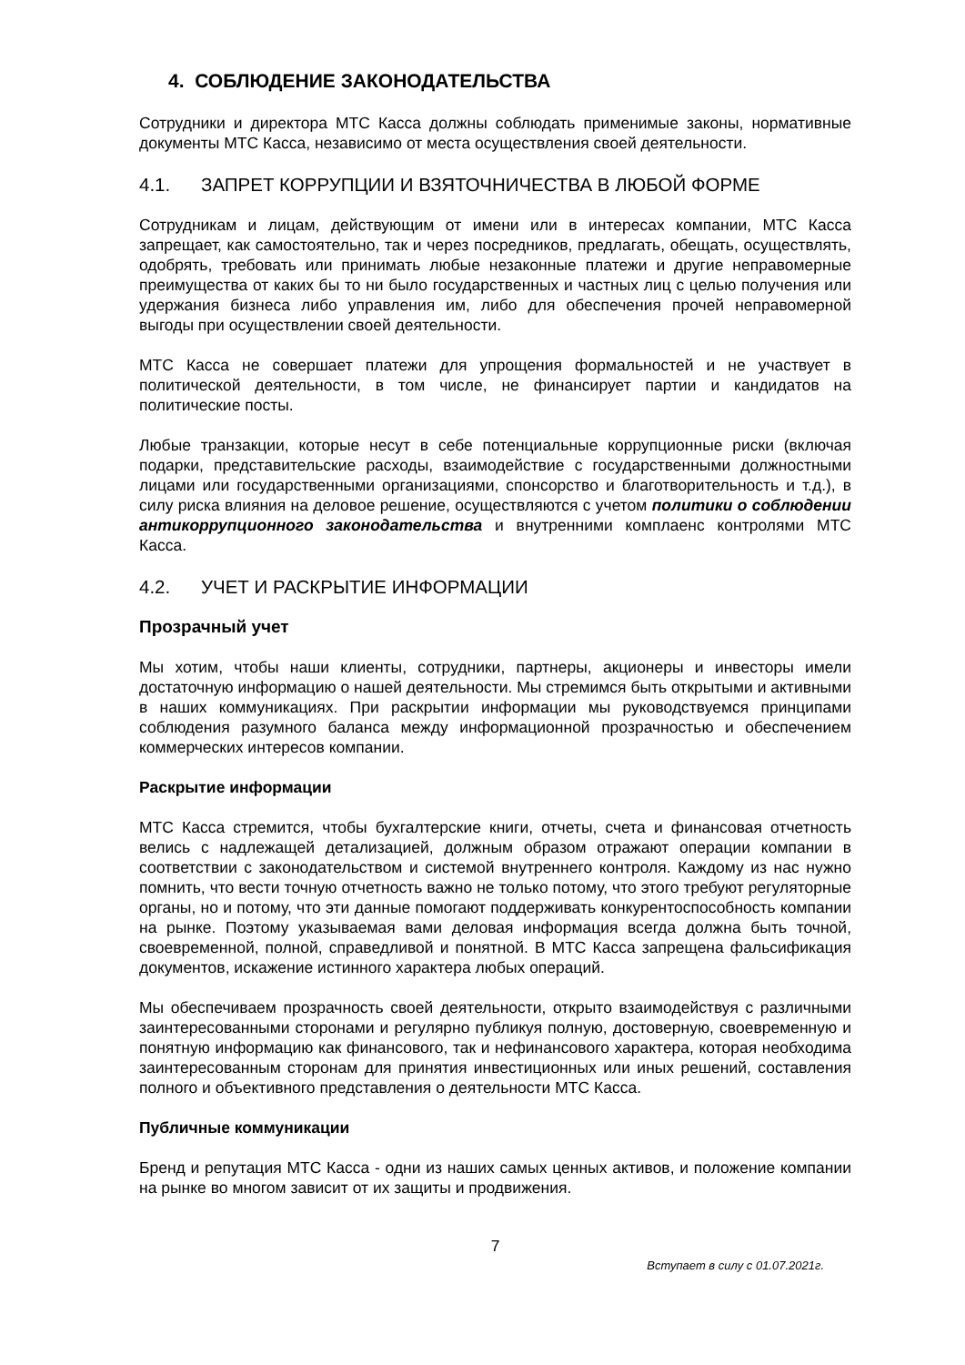4. СОБЛЮДЕНИЕ ЗАКОНОДАТЕЛЬСТВА
Сотрудники и директора МТС Касса должны соблюдать применимые законы, нормативные документы МТС Касса, независимо от места осуществления своей деятельности.
4.1. ЗАПРЕТ КОРРУПЦИИ И ВЗЯТОЧНИЧЕСТВА В ЛЮБОЙ ФОРМЕ
Сотрудникам и лицам, действующим от имени или в интересах компании, МТС Касса запрещает, как самостоятельно, так и через посредников, предлагать, обещать, осуществлять, одобрять, требовать или принимать любые незаконные платежи и другие неправомерные преимущества от каких бы то ни было государственных и частных лиц с целью получения или удержания бизнеса либо управления им, либо для обеспечения прочей неправомерной выгоды при осуществлении своей деятельности.
МТС Касса не совершает платежи для упрощения формальностей и не участвует в политической деятельности, в том числе, не финансирует партии и кандидатов на политические посты.
Любые транзакции, которые несут в себе потенциальные коррупционные риски (включая подарки, представительские расходы, взаимодействие с государственными должностными лицами или государственными организациями, спонсорство и благотворительность и т.д.), в силу риска влияния на деловое решение, осуществляются с учетом политики о соблюдении антикоррупционного законодательства и внутренними комплаенс контролями МТС Касса.
4.2. УЧЕТ И РАСКРЫТИЕ ИНФОРМАЦИИ
Прозрачный учет
Мы хотим, чтобы наши клиенты, сотрудники, партнеры, акционеры и инвесторы имели достаточную информацию о нашей деятельности. Мы стремимся быть открытыми и активными в наших коммуникациях. При раскрытии информации мы руководствуемся принципами соблюдения разумного баланса между информационной прозрачностью и обеспечением коммерческих интересов компании.
Раскрытие информации
МТС Касса стремится, чтобы бухгалтерские книги, отчеты, счета и финансовая отчетность велись с надлежащей детализацией, должным образом отражают операции компании в соответствии с законодательством и системой внутреннего контроля. Каждому из нас нужно помнить, что вести точную отчетность важно не только потому, что этого требуют регуляторные органы, но и потому, что эти данные помогают поддерживать конкурентоспособность компании на рынке. Поэтому указываемая вами деловая информация всегда должна быть точной, своевременной, полной, справедливой и понятной. В МТС Касса запрещена фальсификация документов, искажение истинного характера любых операций.
Мы обеспечиваем прозрачность своей деятельности, открыто взаимодействуя с различными заинтересованными сторонами и регулярно публикуя полную, достоверную, своевременную и понятную информацию как финансового, так и нефинансового характера, которая необходима заинтересованным сторонам для принятия инвестиционных или иных решений, составления полного и объективного представления о деятельности МТС Касса.
Публичные коммуникации
Бренд и репутация МТС Касса - одни из наших самых ценных активов, и положение компании на рынке во многом зависит от их защиты и продвижения.
7
Вступает в силу с 01.07.2021г.